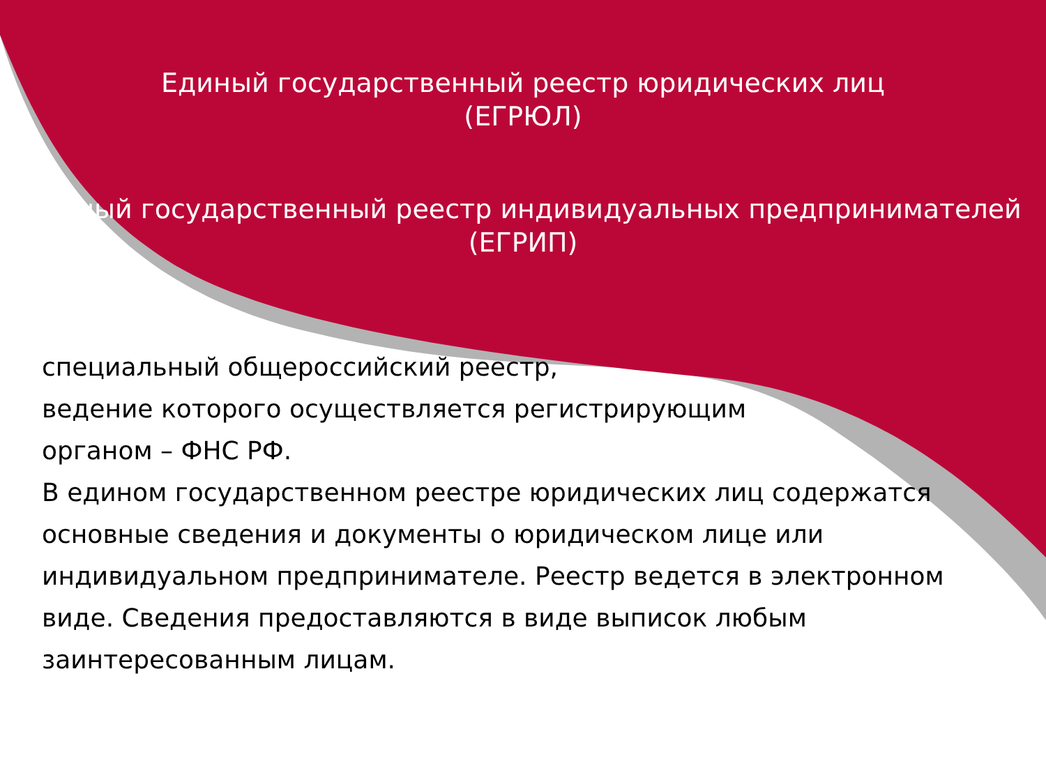Единый государственный реестр юридических лиц
(ЕГРЮЛ)
Единый государственный реестр индивидуальных предпринимателей
(ЕГРИП)
специальный общероссийский реестр,
ведение которого осуществляется регистрирующим
органом – ФНС РФ.
В едином государственном реестре юридических лиц содержатся основные сведения и документы о юридическом лице или индивидуальном предпринимателе. Реестр ведется в электронном виде. Сведения предоставляются в виде выписок любым заинтересованным лицам.